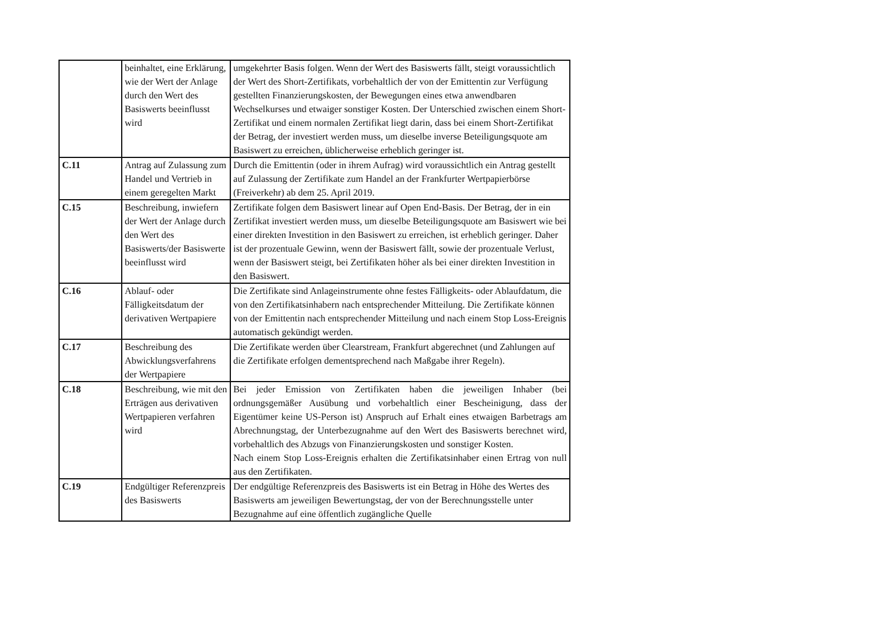| | beinhaltet, eine Erklärung, wie der Wert der Anlage durch den Wert des Basiswerts beeinflusst wird | umgekehrter Basis folgen. Wenn der Wert des Basiswerts fällt, steigt voraussichtlich der Wert des Short-Zertifikats, vorbehaltlich der von der Emittentin zur Verfügung gestellten Finanzierungskosten, der Bewegungen eines etwa anwendbaren Wechselkurses und etwaiger sonstiger Kosten. Der Unterschied zwischen einem Short-Zertifikat und einem normalen Zertifikat liegt darin, dass bei einem Short-Zertifikat der Betrag, der investiert werden muss, um dieselbe inverse Beteiligungsquote am Basiswert zu erreichen, üblicherweise erheblich geringer ist. |
| C.11 | Antrag auf Zulassung zum Handel und Vertrieb in einem geregelten Markt | Durch die Emittentin (oder in ihrem Aufrag) wird voraussichtlich ein Antrag gestellt auf Zulassung der Zertifikate zum Handel an der Frankfurter Wertpapierbörse (Freiverkehr) ab dem 25. April 2019. |
| C.15 | Beschreibung, inwiefern der Wert der Anlage durch den Wert des Basiswerts/der Basiswerte beeinflusst wird | Zertifikate folgen dem Basiswert linear auf Open End-Basis. Der Betrag, der in ein Zertifikat investiert werden muss, um dieselbe Beteiligungsquote am Basiswert wie bei einer direkten Investition in den Basiswert zu erreichen, ist erheblich geringer. Daher ist der prozentuale Gewinn, wenn der Basiswert fällt, sowie der prozentuale Verlust, wenn der Basiswert steigt, bei Zertifikaten höher als bei einer direkten Investition in den Basiswert. |
| C.16 | Ablauf- oder Fälligkeitsdatum der derivativen Wertpapiere | Die Zertifikate sind Anlageinstrumente ohne festes Fälligkeits- oder Ablaufdatum, die von den Zertifikatsinhabern nach entsprechender Mitteilung. Die Zertifikate können von der Emittentin nach entsprechender Mitteilung und nach einem Stop Loss-Ereignis automatisch gekündigt werden. |
| C.17 | Beschreibung des Abwicklungsverfahrens der Wertpapiere | Die Zertifikate werden über Clearstream, Frankfurt abgerechnet (und Zahlungen auf die Zertifikate erfolgen dementsprechend nach Maßgabe ihrer Regeln). |
| C.18 | Beschreibung, wie mit den Erträgen aus derivativen Wertpapieren verfahren wird | Bei jeder Emission von Zertifikaten haben die jeweiligen Inhaber (bei ordnungsgemäßer Ausübung und vorbehaltlich einer Bescheinigung, dass der Eigentümer keine US-Person ist) Anspruch auf Erhalt eines etwaigen Barbetrags am Abrechnungstag, der Unterbezugnahme auf den Wert des Basiswerts berechnet wird, vorbehaltlich des Abzugs von Finanzierungskosten und sonstiger Kosten. Nach einem Stop Loss-Ereignis erhalten die Zertifikatsinhaber einen Ertrag von null aus den Zertifikaten. |
| C.19 | Endgültiger Referenzpreis des Basiswerts | Der endgültige Referenzpreis des Basiswerts ist ein Betrag in Höhe des Wertes des Basiswerts am jeweiligen Bewertungstag, der von der Berechnungsstelle unter Bezugnahme auf eine öffentlich zugängliche Quelle |